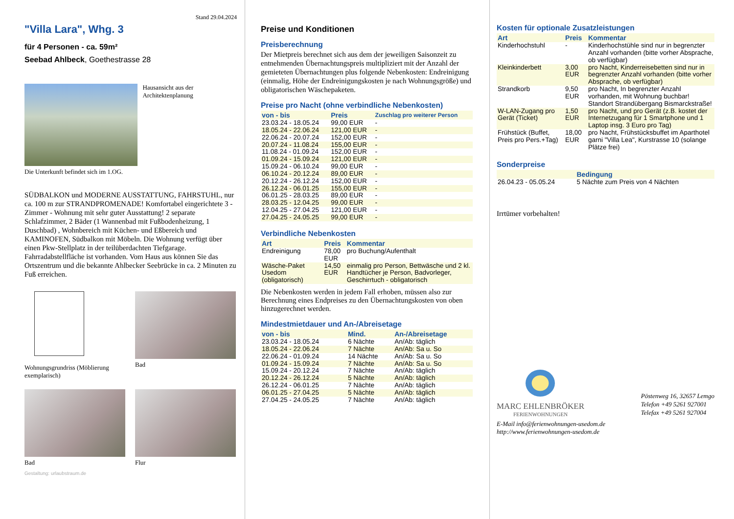Stand 29.04.2024
"Villa Lara", Whg. 3
für 4 Personen - ca. 59m²
Seebad Ahlbeck, Goethestrasse 28
Hausansicht aus der Architektenplanung
Die Unterkunft befindet sich im 1.OG.
SÜDBALKON und MODERNE AUSSTATTUNG, FAHRSTUHL, nur ca. 100 m zur STRANDPROMENADE! Komfortabel eingerichtete 3 - Zimmer - Wohnung mit sehr guter Ausstattung! 2 separate Schlafzimmer, 2 Bäder (1 Wannenbad mit Fußbodenheizung, 1 Duschbad) , Wohnbereich mit Küchen- und Eßbereich und KAMINOFEN, Südbalkon mit Möbeln. Die Wohnung verfügt über einen Pkw-Stellplatz in der teilüberdachten Tiefgarage. Fahrradabstellfläche ist vorhanden. Vom Haus aus können Sie das Ortszentrum und die bekannte Ahlbecker Seebrücke in ca. 2 Minuten zu Fuß erreichen.
Wohnungsgrundriss (Möblierung exemplarisch)
Bad
Bad
Flur
Gestaltung: urlaubstraum.de
Preise und Konditionen
Preisberechnung
Der Mietpreis berechnet sich aus dem der jeweiligen Saisonzeit zu entnehmenden Übernachtungspreis multipliziert mit der Anzahl der gemieteten Übernachtungen plus folgende Nebenkosten: Endreinigung (einmalig, Höhe der Endreinigungskosten je nach Wohnungsgröße) und obligatorischen Wäschepaketen.
Preise pro Nacht (ohne verbindliche Nebenkosten)
| von - bis | Preis | Zuschlag pro weiterer Person |
| --- | --- | --- |
| 23.03.24 - 18.05.24 | 99,00 EUR | - |
| 18.05.24 - 22.06.24 | 121,00 EUR | - |
| 22.06.24 - 20.07.24 | 152,00 EUR | - |
| 20.07.24 - 11.08.24 | 155,00 EUR | - |
| 11.08.24 - 01.09.24 | 152,00 EUR | - |
| 01.09.24 - 15.09.24 | 121,00 EUR | - |
| 15.09.24 - 06.10.24 | 99,00 EUR | - |
| 06.10.24 - 20.12.24 | 89,00 EUR | - |
| 20.12.24 - 26.12.24 | 152,00 EUR | - |
| 26.12.24 - 06.01.25 | 155,00 EUR | - |
| 06.01.25 - 28.03.25 | 89,00 EUR | - |
| 28.03.25 - 12.04.25 | 99,00 EUR | - |
| 12.04.25 - 27.04.25 | 121,00 EUR | - |
| 27.04.25 - 24.05.25 | 99,00 EUR | - |
Verbindliche Nebenkosten
| Art | Preis | Kommentar |
| --- | --- | --- |
| Endreinigung | 78,00 EUR | pro Buchung/Aufenthalt |
| Wäsche-Paket Usedom (obligatorisch) | 14,50 EUR | einmalig pro Person, Bettwäsche und 2 kl. Handtücher je Person, Badvorleger, Geschirrtuch - obligatorisch |
Die Nebenkosten werden in jedem Fall erhoben, müssen also zur Berechnung eines Endpreises zu den Übernachtungskosten von oben hinzugerechnet werden.
Mindestmietdauer und An-/Abreisetage
| von - bis | Mind. | An-/Abreisetage |
| --- | --- | --- |
| 23.03.24 - 18.05.24 | 6 Nächte | An/Ab: täglich |
| 18.05.24 - 22.06.24 | 7 Nächte | An/Ab: Sa u. So |
| 22.06.24 - 01.09.24 | 14 Nächte | An/Ab: Sa u. So |
| 01.09.24 - 15.09.24 | 7 Nächte | An/Ab: Sa u. So |
| 15.09.24 - 20.12.24 | 7 Nächte | An/Ab: täglich |
| 20.12.24 - 26.12.24 | 5 Nächte | An/Ab: täglich |
| 26.12.24 - 06.01.25 | 7 Nächte | An/Ab: täglich |
| 06.01.25 - 27.04.25 | 5 Nächte | An/Ab: täglich |
| 27.04.25 - 24.05.25 | 7 Nächte | An/Ab: täglich |
Kosten für optionale Zusatzleistungen
| Art | Preis | Kommentar |
| --- | --- | --- |
| Kinderhochstuhl | - | Kinderhochstühle sind nur in begrenzter Anzahl vorhanden (bitte vorher Absprache, ob verfügbar) |
| Kleinkinderbett | 3,00 EUR | pro Nacht, Kinderreisebetten sind nur in begrenzter Anzahl vorhanden (bitte vorher Absprache, ob verfügbar) |
| Strandkorb | 9,50 EUR | pro Nacht, In begrenzter Anzahl vorhanden, mit Wohnung buchbar! Standort Strandübergang Bismarckstraße! |
| W-LAN-Zugang pro Gerät (Ticket) | 1,50 EUR | pro Nacht, und pro Gerät (z.B. kostet der Internetzugang für 1 Smartphone und 1 Laptop insg. 3 Euro pro Tag) |
| Frühstück (Buffet, Preis pro Pers.+Tag) | 18,00 EUR | pro Nacht, Frühstücksbuffet im Aparthotel garni "Villa Lea", Kurstrasse 10 (solange Plätze frei) |
Sonderpreise
| | Bedingung |
| --- | --- |
| 26.04.23 - 05.05.24 | 5 Nächte zum Preis von 4 Nächten |
Irrtümer vorbehalten!
MARC EHLENBRÖKER
FERIENWOHNUNGEN
Pöstenweg 16, 32657 Lemgo
Telefon +49 5261 927001
Telefax +49 5261 927004
E-Mail info@ferienwohnungen-usedom.de
http://www.ferienwohnungen-usedom.de